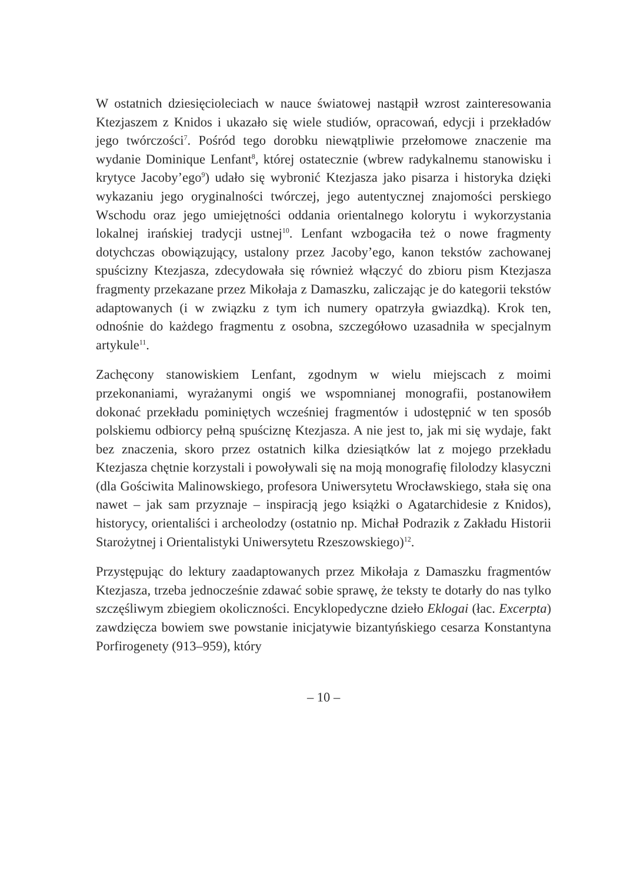W ostatnich dziesięcioleciach w nauce światowej nastąpił wzrost zainteresowania Ktezjaszem z Knidos i ukazało się wiele studiów, opracowań, edycji i przekładów jego twórczości<sup>7</sup>. Pośród tego dorobku niewątpliwie przełomowe znaczenie ma wydanie Dominique Lenfant<sup>8</sup>, której ostatecznie (wbrew radykalnemu stanowisku i krytyce Jacoby’ego<sup>9</sup>) udało się wybronić Ktezjasza jako pisarza i historyka dzięki wykazaniu jego oryginalności twórczej, jego autentycznej znajomości perskiego Wschodu oraz jego umiejętności oddania orientalnego kolorytu i wykorzystania lokalnej irańskiej tradycji ustnej<sup>10</sup>. Lenfant wzbogaciła też o nowe fragmenty dotychczas obowiązujący, ustalony przez Jacoby’ego, kanon tekstów zachowanej spuścizny Ktezjasza, zdecydowała się również włączyć do zbioru pism Ktezjasza fragmenty przekazane przez Mikołaja z Damaszku, zaliczając je do kategorii tekstów adaptowanych (i w związku z tym ich numery opatrzyła gwiazdką). Krok ten, odnośnie do każdego fragmentu z osobna, szczegółowo uzasadniła w specjalnym artykule<sup>11</sup>.
Zachęcony stanowiskiem Lenfant, zgodnym w wielu miejscach z moimi przekonaniami, wyrażanymi ongiś we wspomnianej monografii, postanowiłem dokonać przekładu pominiętych wcześniej fragmentów i udostępnić w ten sposób polskiemu odbiorcy pełną spuściznę Ktezjasza. A nie jest to, jak mi się wydaje, fakt bez znaczenia, skoro przez ostatnich kilka dziesiątków lat z mojego przekładu Ktezjasza chętnie korzystali i powoływali się na moją monografię filolodzy klasyczni (dla Gościwita Malinowskiego, profesora Uniwersytetu Wrocławskiego, stała się ona nawet – jak sam przyznaje – inspiracją jego książki o Agatarchidesie z Knidos), historycy, orientaliści i archeolodzy (ostatnio np. Michał Podrazik z Zakładu Historii Starożytnej i Orientalistyki Uniwersytetu Rzeszowskiego)<sup>12</sup>.
Przystępując do lektury zaadaptowanych przez Mikołaja z Damaszku fragmentów Ktezjasza, trzeba jednocześnie zdawać sobie sprawę, że teksty te dotarły do nas tylko szczęśliwym zbiegiem okoliczności. Encyklopedyczne dzieło Eklogai (łac. Excerpta) zawdzięcza bowiem swe powstanie inicjatywie bizantyńskiego cesarza Konstantyna Porfirogenety (913–959), który
– 10 –